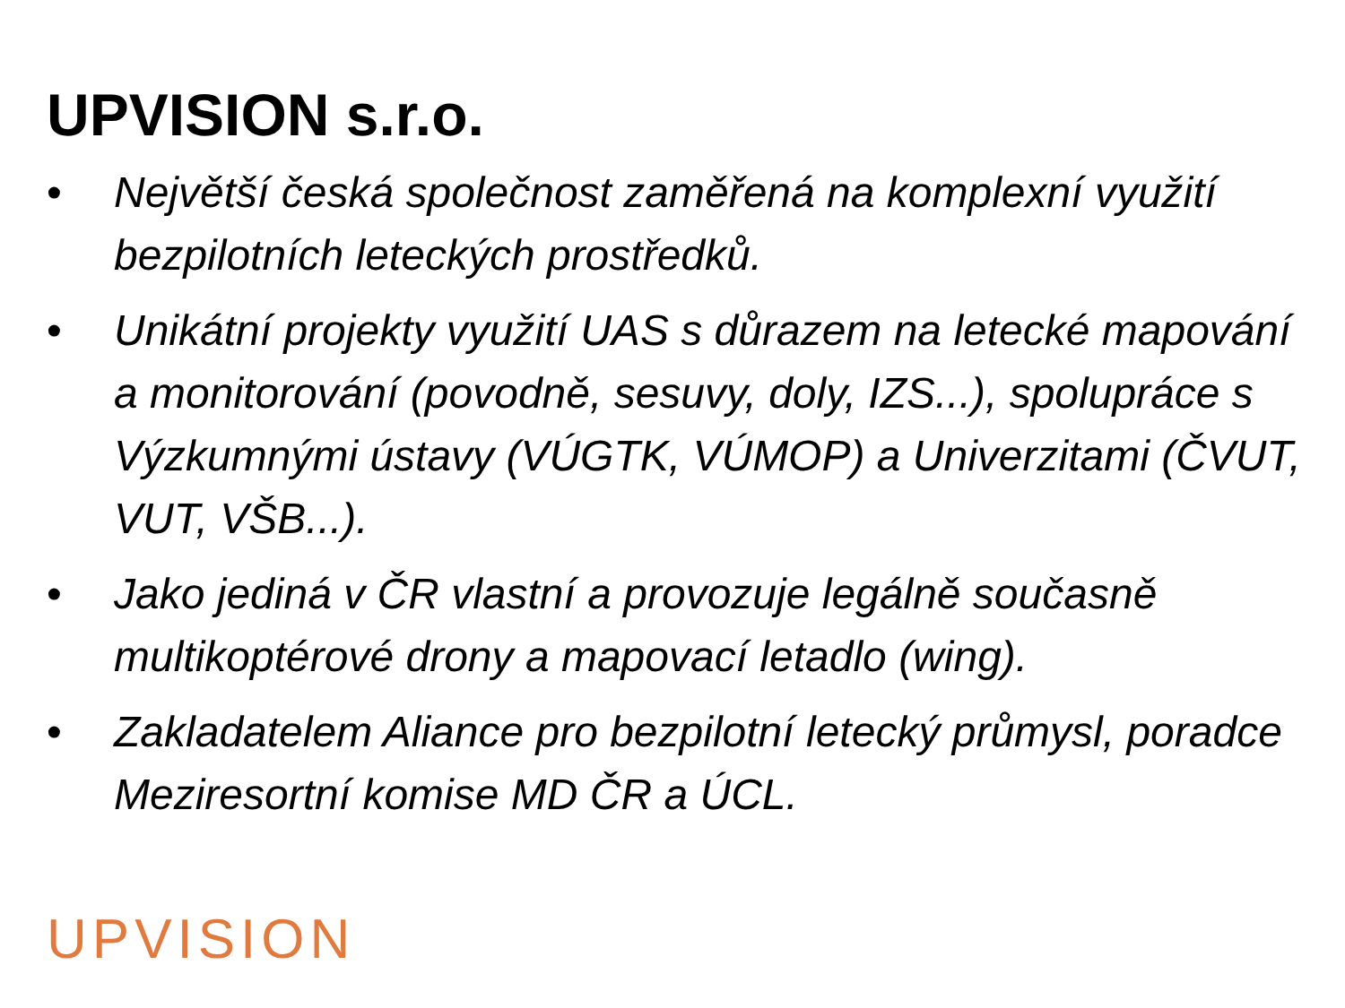UPVISION s.r.o.
• Největší česká společnost zaměřená na komplexní využití bezpilotních leteckých prostředků.
• Unikátní projekty využití UAS s důrazem na letecké mapování a monitorování (povodně, sesuvy, doly, IZS...), spolupráce s Výzkumnými ústavy (VÚGTK, VÚMOP) a Univerzitami (ČVUT, VUT, VŠB...).
• Jako jediná v ČR vlastní a provozuje legálně současně multikoptérové drony a mapovací letadlo (wing).
• Zakladatelem Aliance pro bezpilotní letecký průmysl, poradce Meziresortní komise MD ČR a ÚCL.
UPVISION